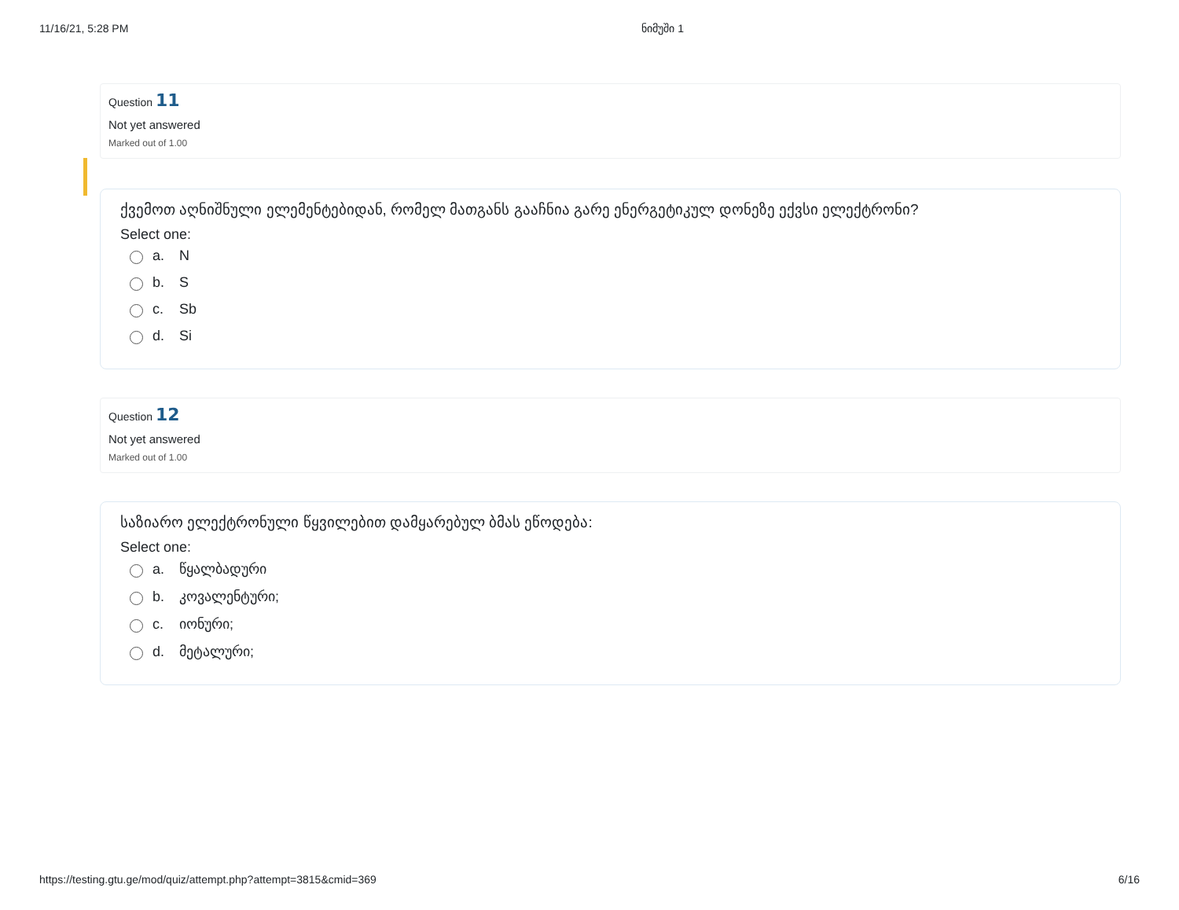11/16/21, 5:28 PM ნიმუში 1
Question 11
Not yet answered
Marked out of 1.00
ქვემოთ აღნიშნული ელემენტებიდან, რომელ მათგანს გააჩნია გარე ენერგეტიკულ დონეზე ექვსი ელექტრონი?
Select one:
a. N
b. S
c. Sb
d. Si
Question 12
Not yet answered
Marked out of 1.00
საზიარო ელექტრონული წყვილებით დამყარებულ ბმას ეწოდება:
Select one:
a. წყალბადური
b. კოვალენტური;
c. იონური;
d. მეტალური;
https://testing.gtu.ge/mod/quiz/attempt.php?attempt=3815&cmid=369 6/16